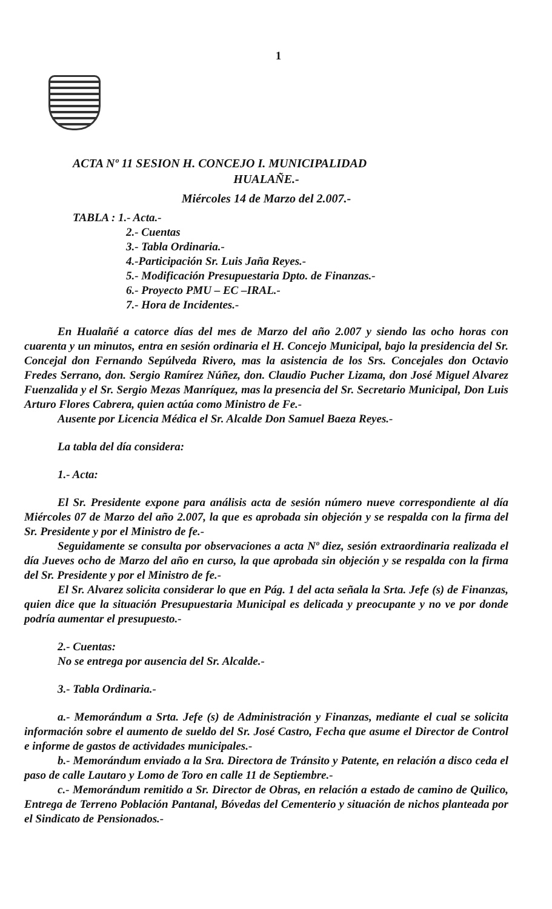1
ACTA Nº 11 SESION H. CONCEJO I. MUNICIPALIDAD
HUALAÑE.-
Miércoles 14 de Marzo del 2.007.-
TABLA : 1.- Acta.-
2.- Cuentas
3.- Tabla Ordinaria.-
4.-Participación Sr. Luis Jaña Reyes.-
5.- Modificación Presupuestaria Dpto. de Finanzas.-
6.- Proyecto PMU – EC –IRAL.-
7.- Hora de Incidentes.-
En Hualañé a catorce días del mes de Marzo del año 2.007 y siendo las ocho horas con cuarenta y un minutos, entra en sesión ordinaria el H. Concejo Municipal, bajo la presidencia del Sr. Concejal don Fernando Sepúlveda Rivero, mas la asistencia de los Srs. Concejales don Octavio Fredes Serrano, don. Sergio Ramírez Núñez, don. Claudio Pucher Lizama, don José Miguel Alvarez Fuenzalida y el Sr. Sergio Mezas Manríquez, mas la presencia del Sr. Secretario Municipal, Don Luis Arturo Flores Cabrera, quien actúa como Ministro de Fe.-
Ausente por Licencia Médica el Sr. Alcalde Don Samuel Baeza Reyes.-
La tabla del día considera:
1.- Acta:
El Sr. Presidente expone para análisis acta de sesión número nueve correspondiente al día Miércoles 07 de Marzo del año 2.007, la que es aprobada sin objeción y se respalda con la firma del Sr. Presidente y por el Ministro de fe.-
Seguidamente se consulta por observaciones a acta Nº diez, sesión extraordinaria realizada el día Jueves ocho de Marzo del año en curso, la que aprobada sin objeción y se respalda con la firma del Sr. Presidente y por el Ministro de fe.-
El Sr. Alvarez solicita considerar lo que en Pág. 1 del acta señala la Srta. Jefe (s) de Finanzas, quien dice que la situación Presupuestaria Municipal es delicada y preocupante y no ve por donde podría aumentar el presupuesto.-
2.- Cuentas:
No se entrega por ausencia del Sr. Alcalde.-
3.- Tabla Ordinaria.-
a.- Memorándum a Srta. Jefe (s) de Administración y Finanzas, mediante el cual se solicita información sobre el aumento de sueldo del Sr. José Castro, Fecha que asume el Director de Control e informe de gastos de actividades municipales.-
b.- Memorándum enviado a la Sra. Directora de Tránsito y Patente, en relación a disco ceda el paso de calle Lautaro y Lomo de Toro en calle 11 de Septiembre.-
c.- Memorándum remitido a Sr. Director de Obras, en relación a estado de camino de Quilico, Entrega de Terreno Población Pantanal, Bóvedas del Cementerio y situación de nichos planteada por el Sindicato de Pensionados.-